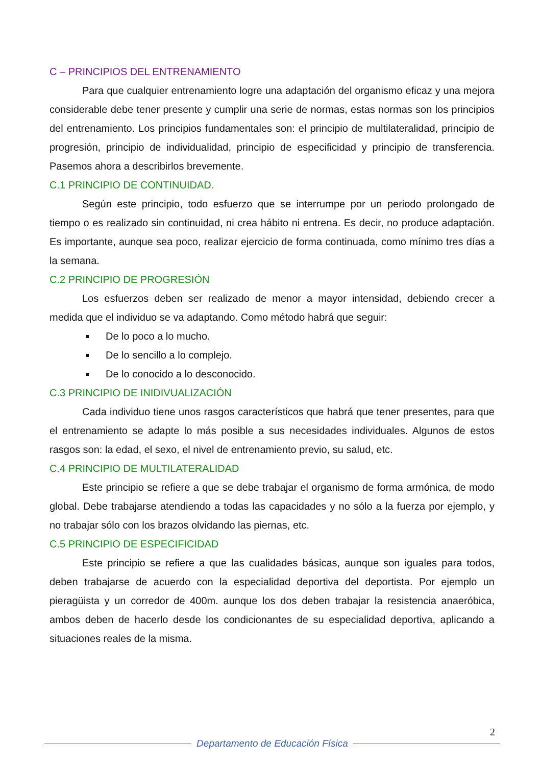C – PRINCIPIOS DEL ENTRENAMIENTO
Para que cualquier entrenamiento logre una adaptación del organismo eficaz y una mejora considerable debe tener presente y cumplir una serie de normas, estas normas son los principios del entrenamiento. Los principios fundamentales son: el principio de multilateralidad, principio de progresión, principio de individualidad, principio de especificidad y principio de transferencia. Pasemos ahora a describirlos brevemente.
C.1 PRINCIPIO DE CONTINUIDAD.
Según este principio, todo esfuerzo que se interrumpe por un periodo prolongado de tiempo o es realizado sin continuidad, ni crea hábito ni entrena. Es decir, no produce adaptación. Es importante, aunque sea poco, realizar ejercicio de forma continuada, como mínimo tres días a la semana.
C.2 PRINCIPIO DE PROGRESIÓN
Los esfuerzos deben ser realizado de menor a mayor intensidad, debiendo crecer a medida que el individuo se va adaptando. Como método habrá que seguir:
De lo poco a lo mucho.
De lo sencillo a lo complejo.
De lo conocido a lo desconocido.
C.3 PRINCIPIO DE INIDIVUALIZACIÓN
Cada individuo tiene unos rasgos característicos que habrá que tener presentes, para que el entrenamiento se adapte lo más posible a sus necesidades individuales. Algunos de estos rasgos son: la edad, el sexo, el nivel de entrenamiento previo, su salud, etc.
C.4 PRINCIPIO DE MULTILATERALIDAD
Este principio se refiere a que se debe trabajar el organismo de forma armónica, de modo global. Debe trabajarse atendiendo a todas las capacidades y no sólo a la fuerza por ejemplo, y no trabajar sólo con los brazos olvidando las piernas, etc.
C.5 PRINCIPIO DE ESPECIFICIDAD
Este principio se refiere a que las cualidades básicas, aunque son iguales para todos, deben trabajarse de acuerdo con la especialidad deportiva del deportista. Por ejemplo un pieragüista y un corredor de 400m. aunque los dos deben trabajar la resistencia anaeróbica, ambos deben de hacerlo desde los condicionantes de su especialidad deportiva, aplicando a situaciones reales de la misma.
2
Departamento de Educación Física